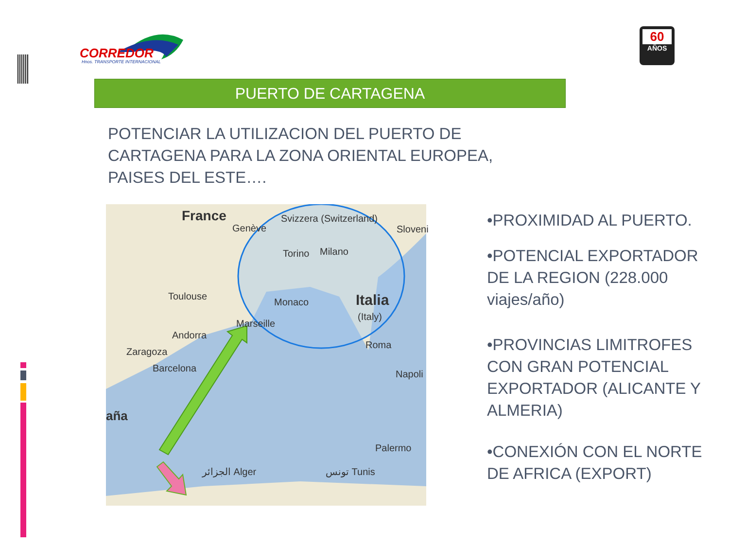CORREDOR
Hnos. TRANSPORTE INTERNACIONAL
60
AÑOS
PUERTO DE CARTAGENA
POTENCIAR LA UTILIZACION DEL PUERTO DE CARTAGENA PARA LA ZONA ORIENTAL EUROPEA, PAISES DEL ESTE….
France Svizzera (Switzerland)
Genève Sloveni
Torino Milano
Toulouse
Monaco Italia
(Italy)
Marseille
Andorra
Zaragoza
Roma
Barcelona
Napoli
aña
Palermo
الجزائر Alger تونس Tunis
•PROXIMIDAD AL PUERTO.
•POTENCIAL EXPORTADOR DE LA REGION (228.000 viajes/año)
•PROVINCIAS LIMITROFES CON GRAN POTENCIAL EXPORTADOR (ALICANTE Y ALMERIA)
•CONEXIÓN CON EL NORTE DE AFRICA (EXPORT)